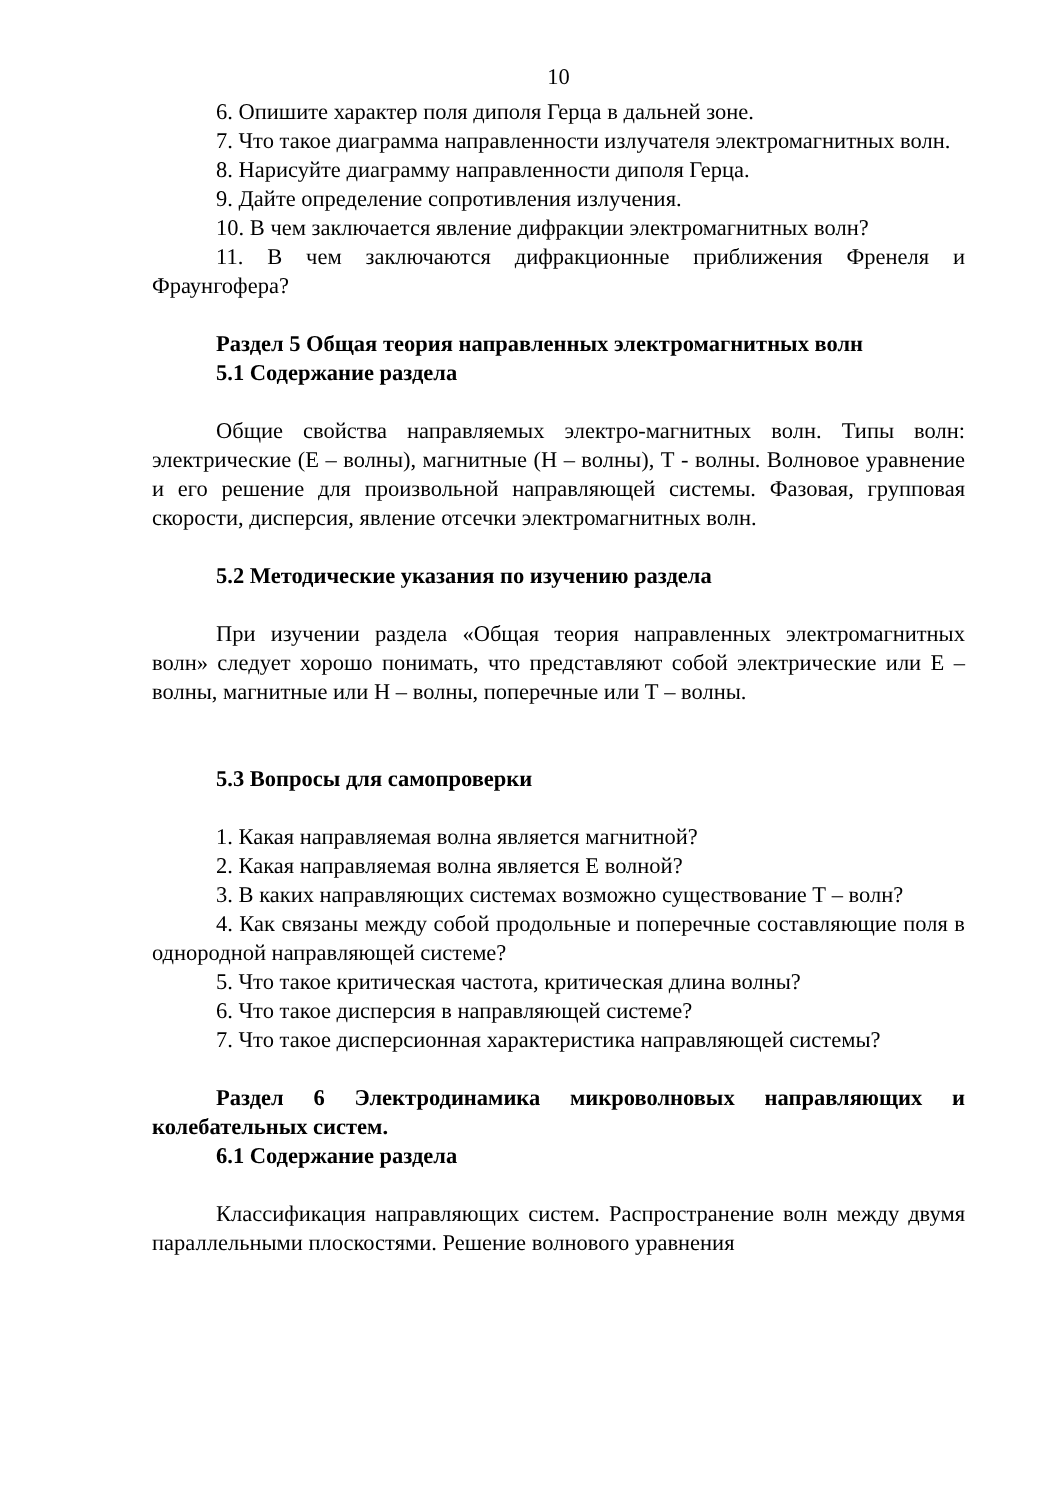10
6. Опишите характер поля диполя Герца в дальней зоне.
7. Что такое диаграмма направленности излучателя электромагнитных волн.
8. Нарисуйте диаграмму направленности диполя Герца.
9. Дайте определение сопротивления излучения.
10. В чем заключается явление дифракции электромагнитных волн?
11. В чем заключаются дифракционные приближения Френеля и Фраунгофера?
Раздел 5 Общая теория направленных электромагнитных волн
5.1 Содержание раздела
Общие свойства направляемых электро-магнитных волн. Типы волн: электрические (Е – волны), магнитные (Н – волны), Т - волны. Волновое уравнение и его решение для произвольной направляющей системы. Фазовая, групповая скорости, дисперсия, явление отсечки электромагнитных волн.
5.2 Методические указания по изучению раздела
При изучении раздела «Общая теория направленных электромагнитных волн» следует хорошо понимать, что представляют собой электрические или Е – волны, магнитные или Н – волны, поперечные или Т – волны.
5.3 Вопросы для самопроверки
1. Какая направляемая волна является магнитной?
2. Какая направляемая волна является Е волной?
3. В каких направляющих системах возможно существование Т – волн?
4. Как связаны между собой продольные и поперечные составляющие поля в однородной направляющей системе?
5. Что такое критическая частота, критическая длина волны?
6. Что такое дисперсия в направляющей системе?
7. Что такое дисперсионная характеристика направляющей системы?
Раздел 6 Электродинамика микроволновых направляющих и колебательных систем.
6.1 Содержание раздела
Классификация направляющих систем. Распространение волн между двумя параллельными плоскостями. Решение волнового уравнения